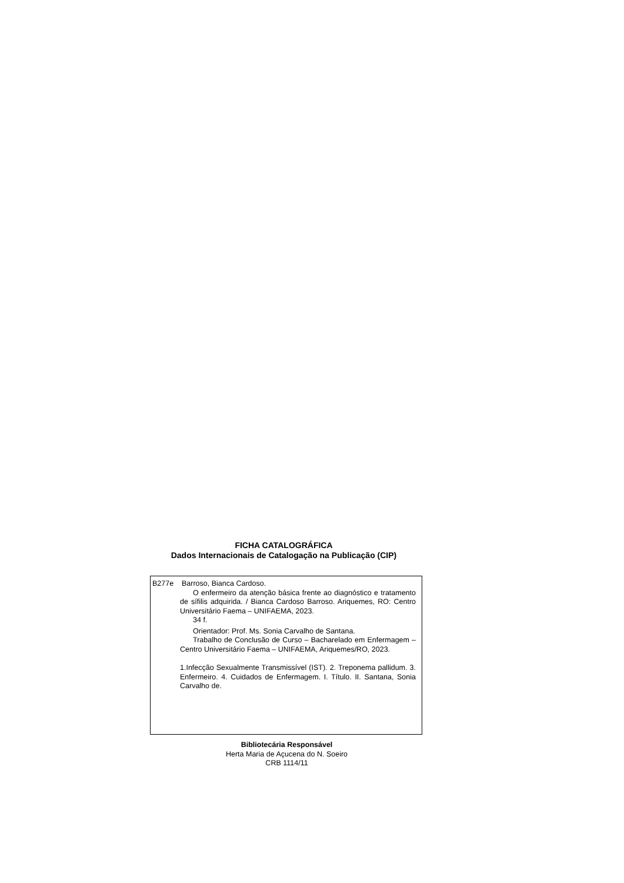FICHA CATALOGRÁFICA
Dados Internacionais de Catalogação na Publicação (CIP)
B277e Barroso, Bianca Cardoso.
O enfermeiro da atenção básica frente ao diagnóstico e tratamento de sífilis adquirida. / Bianca Cardoso Barroso. Ariquemes, RO: Centro Universitário Faema – UNIFAEMA, 2023.
34 f.
Orientador: Prof. Ms. Sonia Carvalho de Santana.
Trabalho de Conclusão de Curso – Bacharelado em Enfermagem – Centro Universitário Faema – UNIFAEMA, Ariquemes/RO, 2023.
1.Infecção Sexualmente Transmissível (IST). 2. Treponema pallidum. 3. Enfermeiro. 4. Cuidados de Enfermagem. I. Título. II. Santana, Sonia Carvalho de.
Bibliotecária Responsável
Herta Maria de Açucena do N. Soeiro
CRB 1114/11